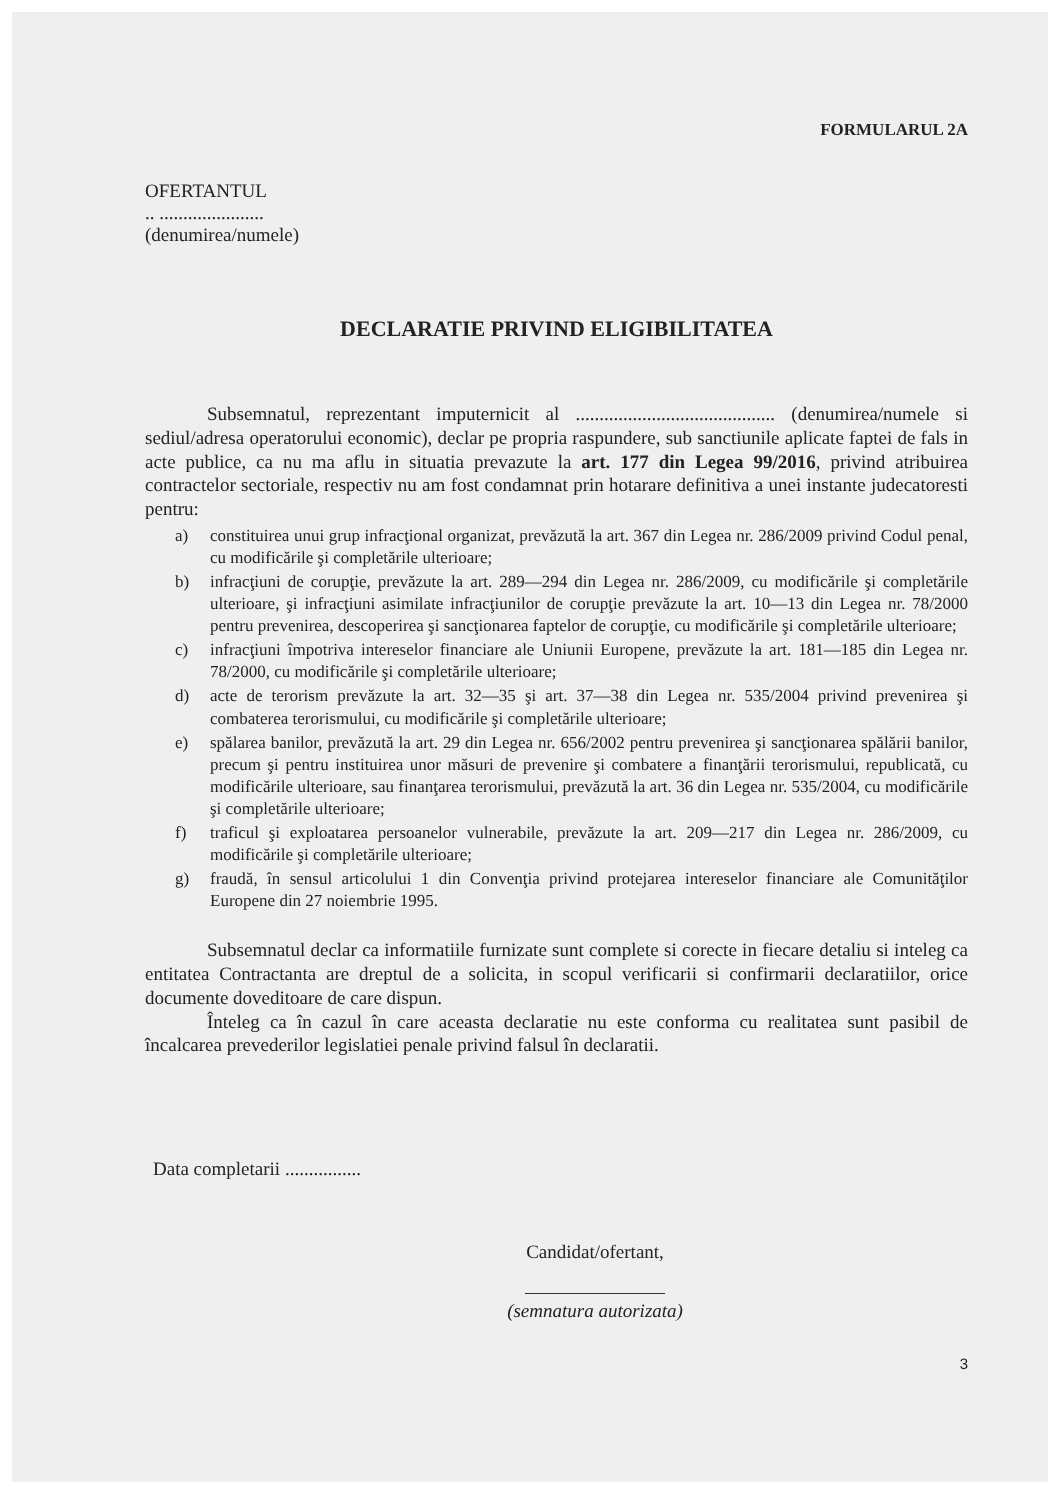FORMULARUL 2A
OFERTANTUL
.. ......................
(denumirea/numele)
DECLARATIE PRIVIND ELIGIBILITATEA
Subsemnatul, reprezentant imputernicit al .......................................... (denumirea/numele si sediul/adresa operatorului economic), declar pe propria raspundere, sub sanctiunile aplicate faptei de fals in acte publice, ca nu ma aflu in situatia prevazute la art. 177 din Legea 99/2016, privind atribuirea contractelor sectoriale, respectiv nu am fost condamnat prin hotarare definitiva a unei instante judecatoresti pentru:
a) constituirea unui grup infracţional organizat, prevăzută la art. 367 din Legea nr. 286/2009 privind Codul penal, cu modificările şi completările ulterioare;
b) infracţiuni de corupţie, prevăzute la art. 289—294 din Legea nr. 286/2009, cu modificările şi completările ulterioare, şi infracţiuni asimilate infracţiunilor de corupţie prevăzute la art. 10—13 din Legea nr. 78/2000 pentru prevenirea, descoperirea şi sancţionarea faptelor de corupţie, cu modificările şi completările ulterioare;
c) infracţiuni împotriva intereselor financiare ale Uniunii Europene, prevăzute la art. 181—185 din Legea nr. 78/2000, cu modificările şi completările ulterioare;
d) acte de terorism prevăzute la art. 32—35 şi art. 37—38 din Legea nr. 535/2004 privind prevenirea şi combaterea terorismului, cu modificările şi completările ulterioare;
e) spălarea banilor, prevăzută la art. 29 din Legea nr. 656/2002 pentru prevenirea şi sancţionarea spălării banilor, precum şi pentru instituirea unor măsuri de prevenire şi combatere a finanţării terorismului, republicată, cu modificările ulterioare, sau finanţarea terorismului, prevăzută la art. 36 din Legea nr. 535/2004, cu modificările şi completările ulterioare;
f) traficul şi exploatarea persoanelor vulnerabile, prevăzute la art. 209—217 din Legea nr. 286/2009, cu modificările şi completările ulterioare;
g) fraudă, în sensul articolului 1 din Convenţia privind protejarea intereselor financiare ale Comunităţilor Europene din 27 noiembrie 1995.
Subsemnatul declar ca informatiile furnizate sunt complete si corecte in fiecare detaliu si inteleg ca entitatea Contractanta are dreptul de a solicita, in scopul verificarii si confirmarii declaratiilor, orice documente doveditoare de care dispun.
Înteleg ca în cazul în care aceasta declaratie nu este conforma cu realitatea sunt pasibil de încalcarea prevederilor legislatiei penale privind falsul în declaratii.
Data completarii ................
Candidat/ofertant,
(semnatura autorizata)
3